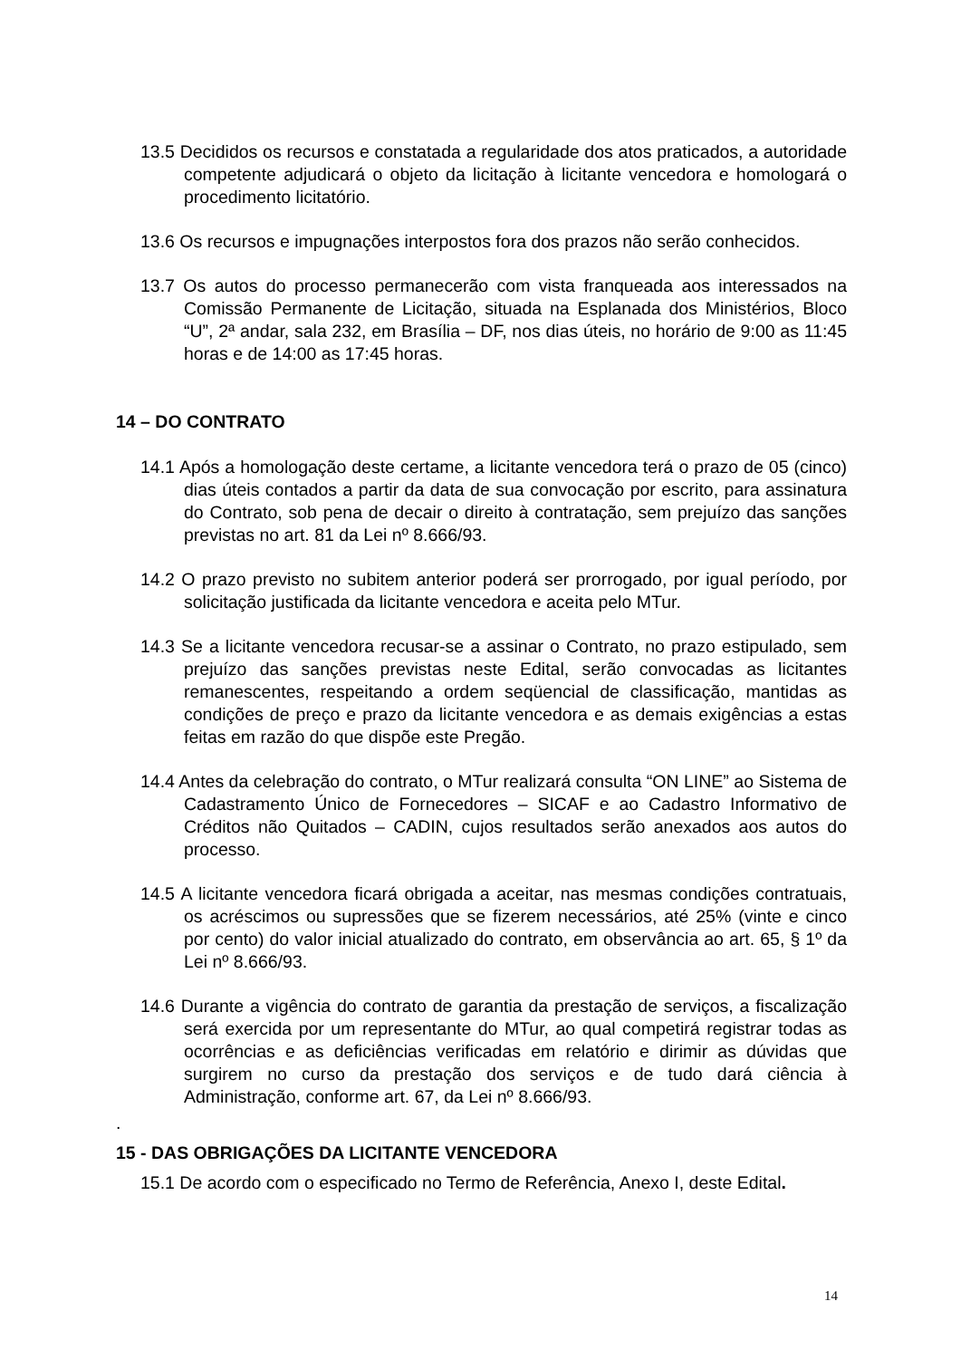13.5 Decididos os recursos e constatada a regularidade dos atos praticados, a autoridade competente adjudicará o objeto da licitação à licitante vencedora e homologará o procedimento licitatório.
13.6 Os recursos e impugnações interpostos fora dos prazos não serão conhecidos.
13.7 Os autos do processo permanecerão com vista franqueada aos interessados na Comissão Permanente de Licitação, situada na Esplanada dos Ministérios, Bloco “U”, 2ª andar, sala 232, em Brasília – DF, nos dias úteis, no horário de 9:00 as 11:45 horas e de 14:00 as 17:45 horas.
14 – DO CONTRATO
14.1 Após a homologação deste certame, a licitante vencedora terá o prazo de 05 (cinco) dias úteis contados a partir da data de sua convocação por escrito, para assinatura do Contrato, sob pena de decair o direito à contratação, sem prejuízo das sanções previstas no art. 81 da Lei nº 8.666/93.
14.2 O prazo previsto no subitem anterior poderá ser prorrogado, por igual período, por solicitação justificada da licitante vencedora e aceita pelo MTur.
14.3 Se a licitante vencedora recusar-se a assinar o Contrato, no prazo estipulado, sem prejuízo das sanções previstas neste Edital, serão convocadas as licitantes remanescentes, respeitando a ordem seqüencial de classificação, mantidas as condições de preço e prazo da licitante vencedora e as demais exigências a estas feitas em razão do que dispõe este Pregão.
14.4 Antes da celebração do contrato, o MTur realizará consulta “ON LINE” ao Sistema de Cadastramento Único de Fornecedores – SICAF e ao Cadastro Informativo de Créditos não Quitados – CADIN, cujos resultados serão anexados aos autos do processo.
14.5 A licitante vencedora ficará obrigada a aceitar, nas mesmas condições contratuais, os acréscimos ou supressões que se fizerem necessários, até 25% (vinte e cinco por cento) do valor inicial atualizado do contrato, em observância ao art. 65, § 1º da Lei nº 8.666/93.
14.6 Durante a vigência do contrato de garantia da prestação de serviços, a fiscalização será exercida por um representante do MTur, ao qual competirá registrar todas as ocorrências e as deficiências verificadas em relatório e dirimir as dúvidas que surgirem no curso da prestação dos serviços e de tudo dará ciência à Administração, conforme art. 67, da Lei nº 8.666/93.
.
15 - DAS OBRIGAÇÕES DA LICITANTE VENCEDORA
15.1 De acordo com o especificado no Termo de Referência, Anexo I, deste Edital.
14